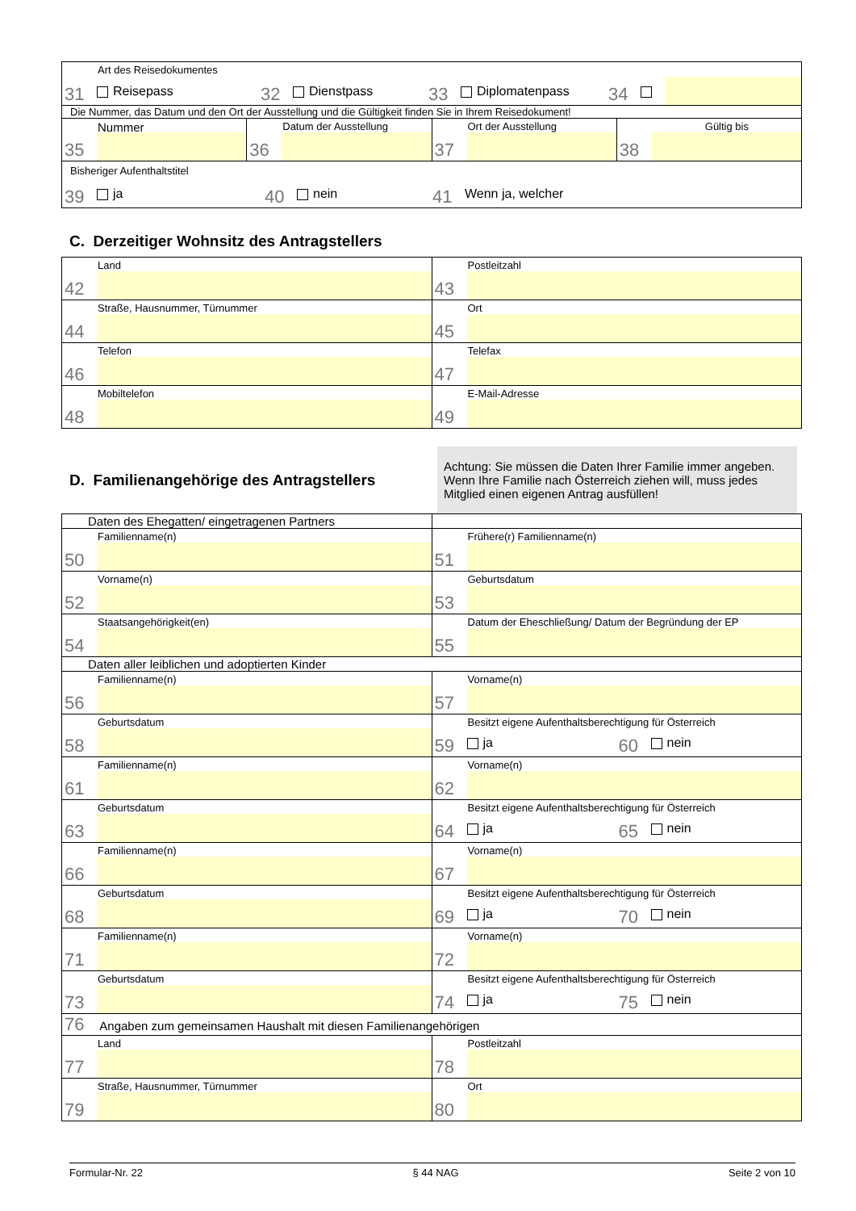| Art des Reisedokumentes 31 Reisepass 32 Dienstpass 33 Diplomatenpass 34 | | | |
| Die Nummer, das Datum und den Ort der Ausstellung und die Gültigkeit finden Sie in Ihrem Reisedokument! | | | |
| Nummer 35 | Datum der Ausstellung 36 | Ort der Ausstellung 37 | Gültig bis 38 |
| Bisheriger Aufenthaltstitel 39 ja 40 nein 41 Wenn ja, welcher | | | |
C. Derzeitiger Wohnsitz des Antragstellers
| Land 42 | Postleitzahl 43 |
| Straße, Hausnummer, Türnummer 44 | Ort 45 |
| Telefon 46 | Telefax 47 |
| Mobiltelefon 48 | E-Mail-Adresse 49 |
D. Familienangehörige des Antragstellers
Achtung: Sie müssen die Daten Ihrer Familie immer angeben. Wenn Ihre Familie nach Österreich ziehen will, muss jedes Mitglied einen eigenen Antrag ausfüllen!
| Daten des Ehegatten/ eingetragenen Partners | |
| Familienname(n) 50 | Frühere(r) Familienname(n) 51 |
| Vorname(n) 52 | Geburtsdatum 53 |
| Staatsangehörigkeit(en) 54 | Datum der Eheschließung/ Datum der Begründung der EP 55 |
| Daten aller leiblichen und adoptierten Kinder | |
| Familienname(n) 56 | Vorname(n) 57 |
| Geburtsdatum 58 | Besitzt eigene Aufenthaltsberechtigung für Österreich 59 ja 60 nein |
| Familienname(n) 61 | Vorname(n) 62 |
| Geburtsdatum 63 | Besitzt eigene Aufenthaltsberechtigung für Österreich 64 ja 65 nein |
| Familienname(n) 66 | Vorname(n) 67 |
| Geburtsdatum 68 | Besitzt eigene Aufenthaltsberechtigung für Österreich 69 ja 70 nein |
| Familienname(n) 71 | Vorname(n) 72 |
| Geburtsdatum 73 | Besitzt eigene Aufenthaltsberechtigung für Österreich 74 ja 75 nein |
| 76 Angaben zum gemeinsamen Haushalt mit diesen Familienangehörigen | |
| Land 77 | Postleitzahl 78 |
| Straße, Hausnummer, Türnummer 79 | Ort 80 |
Formular-Nr. 22 § 44 NAG Seite 2 von 10